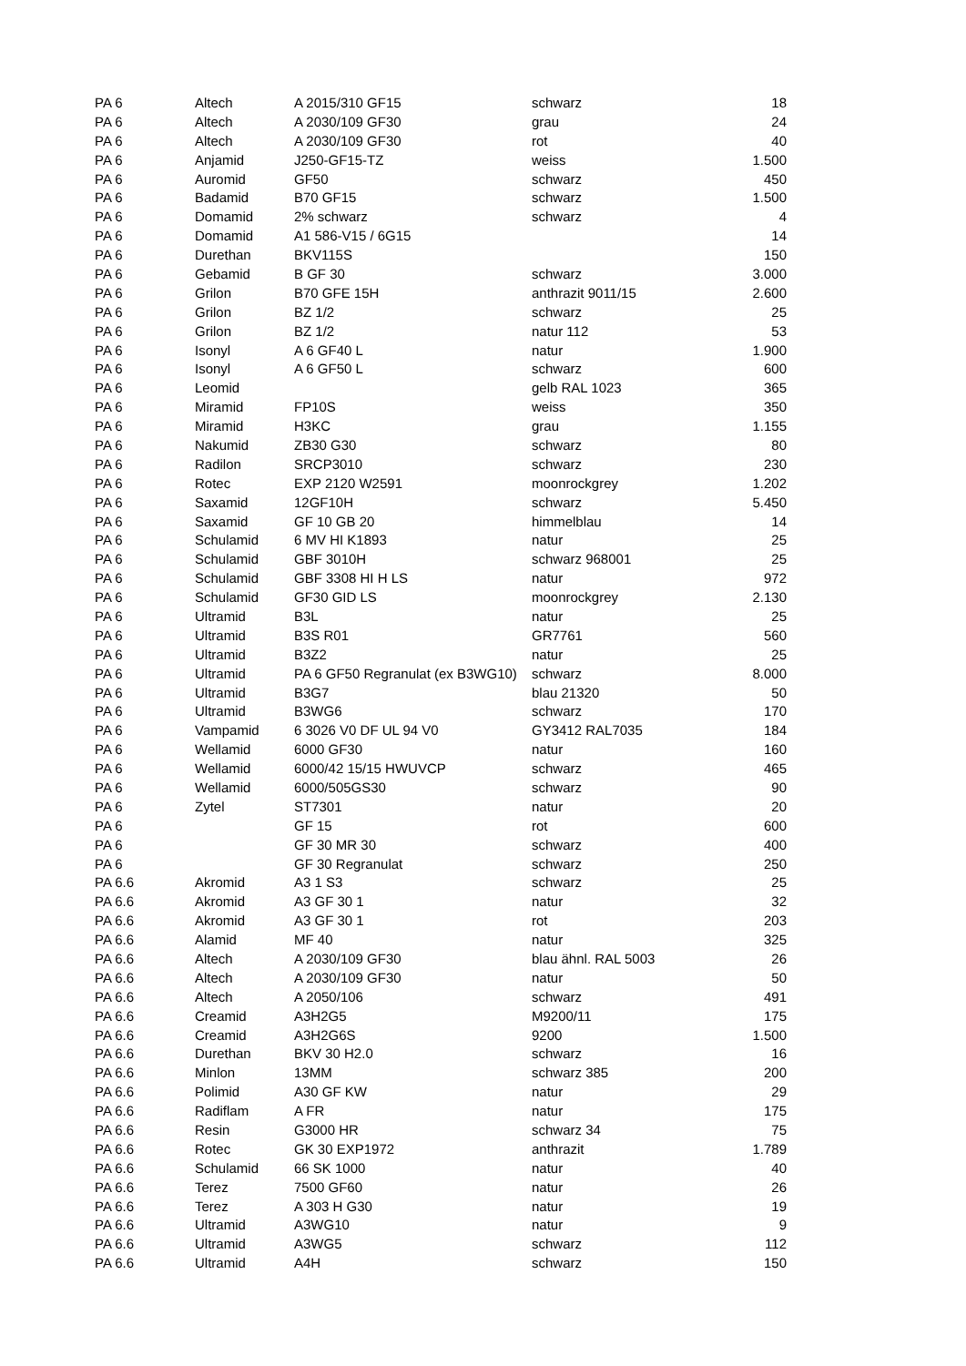| PA 6 | Altech | A 2015/310 GF15 | schwarz | 18 |
| PA 6 | Altech | A 2030/109 GF30 | grau | 24 |
| PA 6 | Altech | A 2030/109 GF30 | rot | 40 |
| PA 6 | Anjamid | J250-GF15-TZ | weiss | 1.500 |
| PA 6 | Auromid | GF50 | schwarz | 450 |
| PA 6 | Badamid | B70 GF15 | schwarz | 1.500 |
| PA 6 | Domamid | 2% schwarz | schwarz | 4 |
| PA 6 | Domamid | A1 586-V15 / 6G15 | | 14 |
| PA 6 | Durethan | BKV115S | | 150 |
| PA 6 | Gebamid | B GF 30 | schwarz | 3.000 |
| PA 6 | Grilon | B70 GFE 15H | anthrazit 9011/15 | 2.600 |
| PA 6 | Grilon | BZ 1/2 | schwarz | 25 |
| PA 6 | Grilon | BZ 1/2 | natur 112 | 53 |
| PA 6 | Isonyl | A 6 GF40 L | natur | 1.900 |
| PA 6 | Isonyl | A 6 GF50 L | schwarz | 600 |
| PA 6 | Leomid | | gelb RAL 1023 | 365 |
| PA 6 | Miramid | FP10S | weiss | 350 |
| PA 6 | Miramid | H3KC | grau | 1.155 |
| PA 6 | Nakumid | ZB30 G30 | schwarz | 80 |
| PA 6 | Radilon | SRCP3010 | schwarz | 230 |
| PA 6 | Rotec | EXP 2120 W2591 | moonrockgrey | 1.202 |
| PA 6 | Saxamid | 12GF10H | schwarz | 5.450 |
| PA 6 | Saxamid | GF 10 GB 20 | himmelblau | 14 |
| PA 6 | Schulamid | 6 MV HI K1893 | natur | 25 |
| PA 6 | Schulamid | GBF 3010H | schwarz 968001 | 25 |
| PA 6 | Schulamid | GBF 3308 HI H LS | natur | 972 |
| PA 6 | Schulamid | GF30 GID LS | moonrockgrey | 2.130 |
| PA 6 | Ultramid | B3L | natur | 25 |
| PA 6 | Ultramid | B3S R01 | GR7761 | 560 |
| PA 6 | Ultramid | B3Z2 | natur | 25 |
| PA 6 | Ultramid | PA 6 GF50 Regranulat (ex B3WG10) | schwarz | 8.000 |
| PA 6 | Ultramid | B3G7 | blau 21320 | 50 |
| PA 6 | Ultramid | B3WG6 | schwarz | 170 |
| PA 6 | Vampamid | 6 3026 V0 DF UL 94 V0 | GY3412 RAL7035 | 184 |
| PA 6 | Wellamid | 6000 GF30 | natur | 160 |
| PA 6 | Wellamid | 6000/42 15/15 HWUVCP | schwarz | 465 |
| PA 6 | Wellamid | 6000/505GS30 | schwarz | 90 |
| PA 6 | Zytel | ST7301 | natur | 20 |
| PA 6 | | GF 15 | rot | 600 |
| PA 6 | | GF 30 MR 30 | schwarz | 400 |
| PA 6 | | GF 30 Regranulat | schwarz | 250 |
| PA 6.6 | Akromid | A3 1 S3 | schwarz | 25 |
| PA 6.6 | Akromid | A3 GF 30 1 | natur | 32 |
| PA 6.6 | Akromid | A3 GF 30 1 | rot | 203 |
| PA 6.6 | Alamid | MF 40 | natur | 325 |
| PA 6.6 | Altech | A 2030/109 GF30 | blau ähnl. RAL 5003 | 26 |
| PA 6.6 | Altech | A 2030/109 GF30 | natur | 50 |
| PA 6.6 | Altech | A 2050/106 | schwarz | 491 |
| PA 6.6 | Creamid | A3H2G5 | M9200/11 | 175 |
| PA 6.6 | Creamid | A3H2G6S | 9200 | 1.500 |
| PA 6.6 | Durethan | BKV 30 H2.0 | schwarz | 16 |
| PA 6.6 | Minlon | 13MM | schwarz 385 | 200 |
| PA 6.6 | Polimid | A30 GF KW | natur | 29 |
| PA 6.6 | Radiflam | A FR | natur | 175 |
| PA 6.6 | Resin | G3000 HR | schwarz 34 | 75 |
| PA 6.6 | Rotec | GK 30 EXP1972 | anthrazit | 1.789 |
| PA 6.6 | Schulamid | 66 SK 1000 | natur | 40 |
| PA 6.6 | Terez | 7500 GF60 | natur | 26 |
| PA 6.6 | Terez | A 303 H G30 | natur | 19 |
| PA 6.6 | Ultramid | A3WG10 | natur | 9 |
| PA 6.6 | Ultramid | A3WG5 | schwarz | 112 |
| PA 6.6 | Ultramid | A4H | schwarz | 150 |